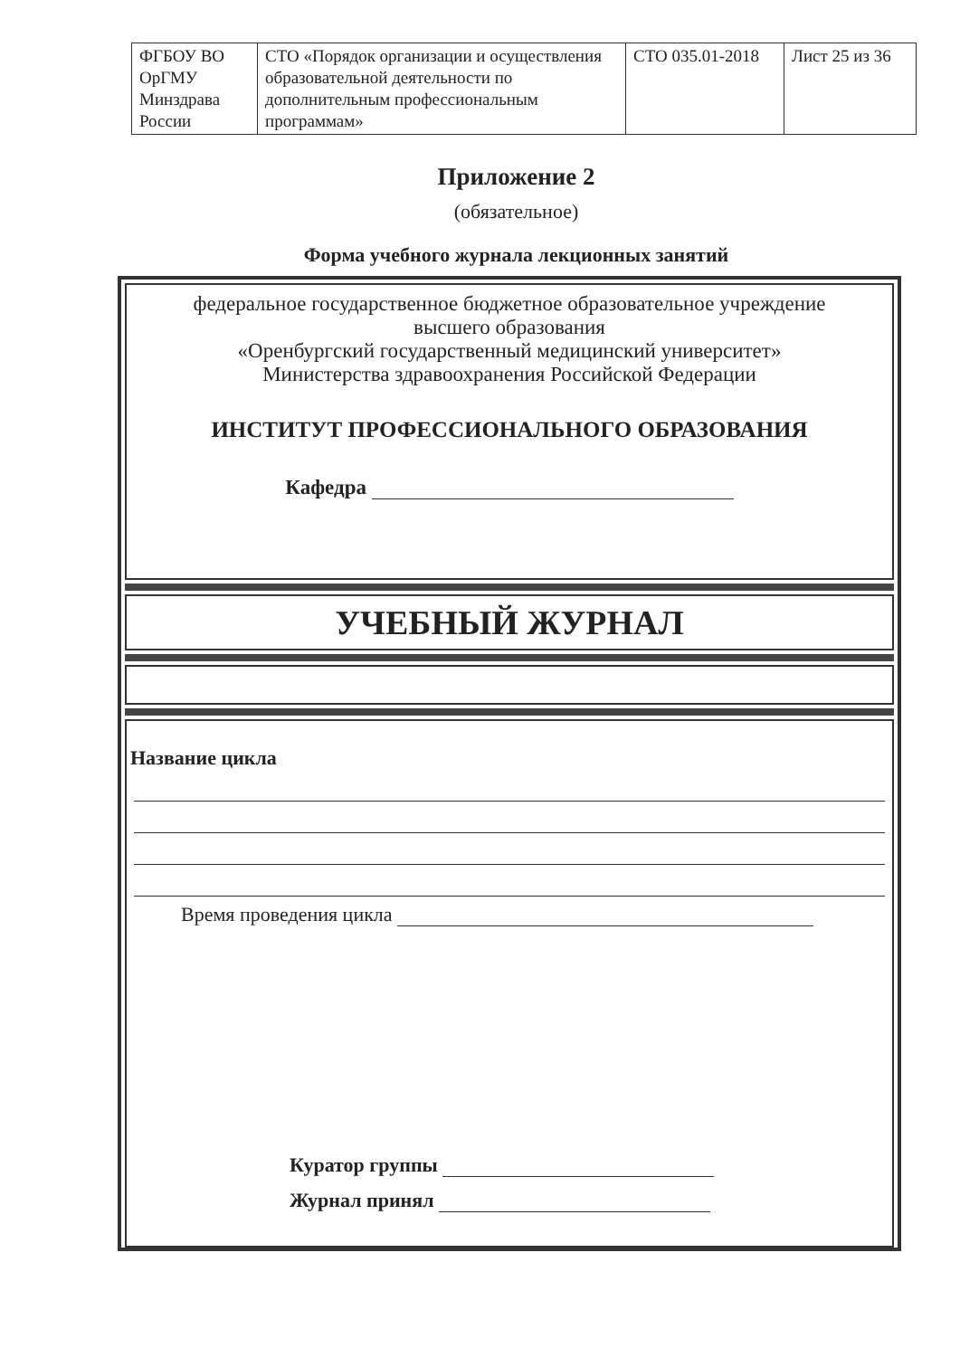| ФГБОУ ВО ОрГМУ Минздрава России | СТО «Порядок организации и осуществления образовательной деятельности по дополнительным профессиональным программам» | СТО 035.01-2018 | Лист 25 из 36 |
Приложение 2
(обязательное)
Форма учебного журнала лекционных занятий
федеральное государственное бюджетное образовательное учреждение
высшего образования
«Оренбургский государственный медицинский университет»
Министерства здравоохранения Российской Федерации
ИНСТИТУТ ПРОФЕССИОНАЛЬНОГО ОБРАЗОВАНИЯ
Кафедра
УЧЕБНЫЙ ЖУРНАЛ
Название цикла
Время проведения цикла
Куратор группы
Журнал принял